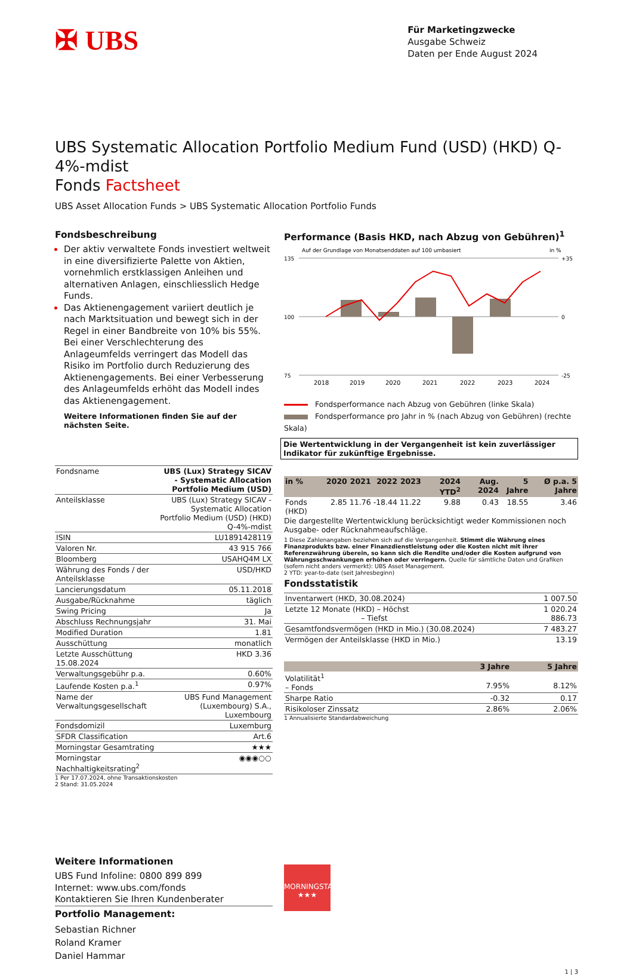✠ UBS
Für Marketingzwecke
Ausgabe Schweiz
Daten per Ende August 2024
UBS Systematic Allocation Portfolio Medium Fund (USD) (HKD) Q-4%-mdist
Fonds Factsheet
UBS Asset Allocation Funds > UBS Systematic Allocation Portfolio Funds
Fondsbeschreibung
Der aktiv verwaltete Fonds investiert weltweit in eine diversifizierte Palette von Aktien, vornehmlich erstklassigen Anleihen und alternativen Anlagen, einschliesslich Hedge Funds.
Das Aktienengagement variiert deutlich je nach Marktsituation und bewegt sich in der Regel in einer Bandbreite von 10% bis 55%. Bei einer Verschlechterung des Anlageumfelds verringert das Modell das Risiko im Portfolio durch Reduzierung des Aktienengagements. Bei einer Verbesserung des Anlageumfelds erhöht das Modell indes das Aktienengagement.
Weitere Informationen finden Sie auf der nächsten Seite.
| Fondsname | UBS (Lux) Strategy SICAV - Systematic Allocation Portfolio Medium (USD) |
| Anteilsklasse | UBS (Lux) Strategy SICAV - Systematic Allocation Portfolio Medium (USD) (HKD) Q-4%-mdist |
| ISIN | LU1891428119 |
| Valoren Nr. | 43 915 766 |
| Bloomberg | USAHQ4M LX |
| Währung des Fonds / der Anteilsklasse | USD/HKD |
| Lancierungsdatum | 05.11.2018 |
| Ausgabe/Rücknahme | täglich |
| Swing Pricing | Ja |
| Abschluss Rechnungsjahr | 31. Mai |
| Modified Duration | 1.81 |
| Ausschüttung | monatlich |
| Letzte Ausschüttung 15.08.2024 | HKD 3.36 |
| Verwaltungsgebühr p.a. | 0.60% |
| Laufende Kosten p.a.<sup>1</sup> | 0.97% |
| Name der Verwaltungsgesellschaft | UBS Fund Management (Luxembourg) S.A., Luxembourg |
| Fondsdomizil | Luxemburg |
| SFDR Classification | Art.6 |
| Morningstar Gesamtrating | ★★★ |
| Morningstar Nachhaltigkeitsrating<sup>2</sup> | ◉◉◉○○ |
1 Per 17.07.2024, ohne Transaktionskosten
2 Stand: 31.05.2024
Weitere Informationen
UBS Fund Infoline: 0800 899 899
Internet: www.ubs.com/fonds
Kontaktieren Sie Ihren Kundenberater
Portfolio Management:
Sebastian Richner
Roland Kramer
Daniel Hammar
Performance (Basis HKD, nach Abzug von Gebühren)<sup>1</sup>
Auf der Grundlage von Monatsenddaten auf 100 umbasiert
in %
135
100
75
+35
0
-25
2018
2019
2020
2021
2022
2023
2024
Fondsperformance nach Abzug von Gebühren (linke Skala)
Fondsperformance pro Jahr in % (nach Abzug von Gebühren) (rechte Skala)
Die Wertentwicklung in der Vergangenheit ist kein zuverlässiger Indikator für zukünftige Ergebnisse.
| in % | 2020 | 2021 | 2022 | 2023 | 2024 YTD<sup>2</sup> | Aug. 2024 | 5 Jahre | Ø p.a. 5 Jahre |
| --- | --- | --- | --- | --- | --- | --- | --- | --- |
| Fonds (HKD) | 2.85 | 11.76 | -18.44 | 11.22 | 9.88 | 0.43 | 18.55 | 3.46 |
Die dargestellte Wertentwicklung berücksichtigt weder Kommissionen noch Ausgabe- oder Rücknahmeaufschläge.
1 Diese Zahlenangaben beziehen sich auf die Vergangenheit. Stimmt die Währung eines Finanzprodukts bzw. einer Finanzdienstleistung oder die Kosten nicht mit ihrer Referenzwährung überein, so kann sich die Rendite und/oder die Kosten aufgrund von Währungsschwankungen erhöhen oder verringern. Quelle für sämtliche Daten und Grafiken (sofern nicht anders vermerkt): UBS Asset Management.
2 YTD: year-to-date (seit Jahresbeginn)
Fondsstatistik
| Inventarwert (HKD, 30.08.2024) | 1 007.50 |
| Letzte 12 Monate (HKD) – Höchst – Tiefst | 1 020.24 886.73 |
| Gesamtfondsvermögen (HKD in Mio.) (30.08.2024) | 7 483.27 |
| Vermögen der Anteilsklasse (HKD in Mio.) | 13.19 |
| | 3 Jahre | 5 Jahre |
| --- | --- | --- |
| Volatilität<sup>1</sup> – Fonds | 7.95% | 8.12% |
| Sharpe Ratio | -0.32 | 0.17 |
| Risikoloser Zinssatz | 2.86% | 2.06% |
1 Annualisierte Standardabweichung
MORNINGSTAR
★★★
1 | 3